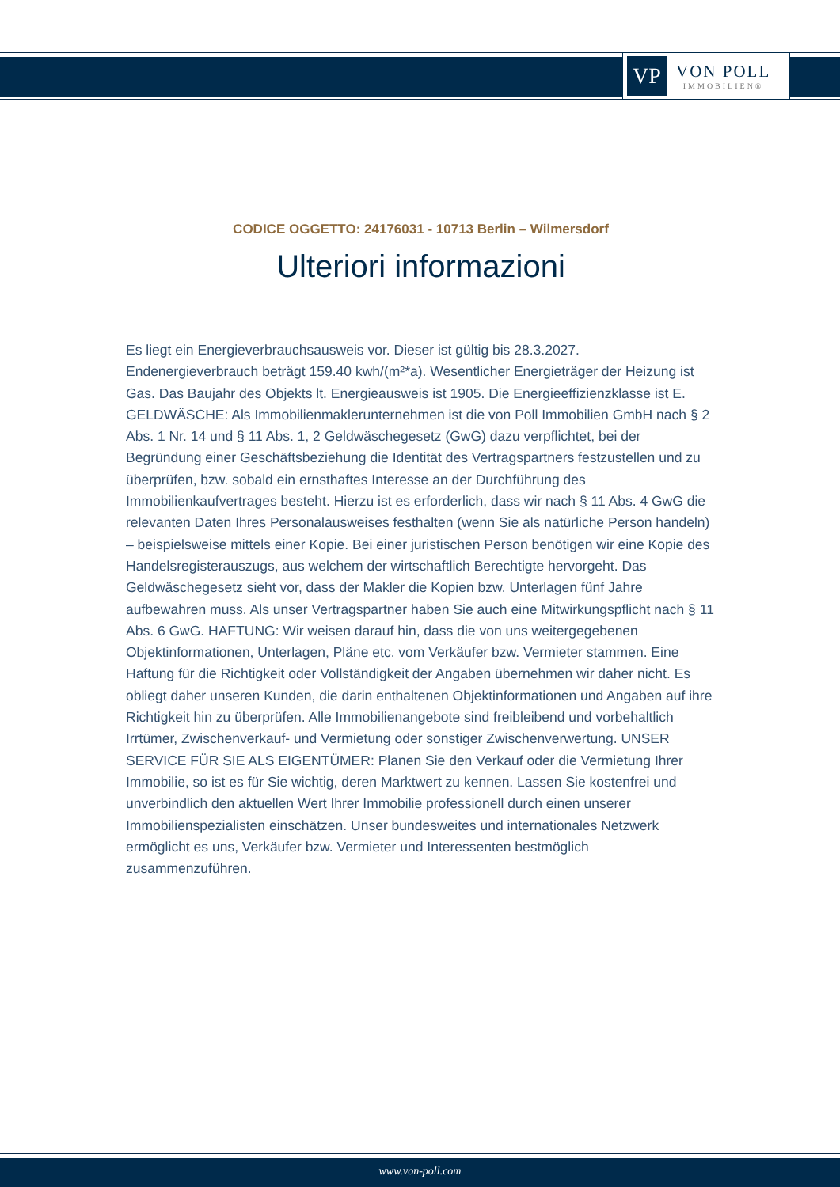VP
VON POLL
IMMOBILIEN®
CODICE OGGETTO: 24176031 - 10713 Berlin – Wilmersdorf
Ulteriori informazioni
Es liegt ein Energieverbrauchsausweis vor. Dieser ist gültig bis 28.3.2027. Endenergieverbrauch beträgt 159.40 kwh/(m²*a). Wesentlicher Energieträger der Heizung ist Gas. Das Baujahr des Objekts lt. Energieausweis ist 1905. Die Energieeffizienzklasse ist E. GELDWÄSCHE: Als Immobilienmaklerunternehmen ist die von Poll Immobilien GmbH nach § 2 Abs. 1 Nr. 14 und § 11 Abs. 1, 2 Geldwäschegesetz (GwG) dazu verpflichtet, bei der Begründung einer Geschäftsbeziehung die Identität des Vertragspartners festzustellen und zu überprüfen, bzw. sobald ein ernsthaftes Interesse an der Durchführung des Immobilienkaufvertrages besteht. Hierzu ist es erforderlich, dass wir nach § 11 Abs. 4 GwG die relevanten Daten Ihres Personalausweises festhalten (wenn Sie als natürliche Person handeln) – beispielsweise mittels einer Kopie. Bei einer juristischen Person benötigen wir eine Kopie des Handelsregisterauszugs, aus welchem der wirtschaftlich Berechtigte hervorgeht. Das Geldwäschegesetz sieht vor, dass der Makler die Kopien bzw. Unterlagen fünf Jahre aufbewahren muss. Als unser Vertragspartner haben Sie auch eine Mitwirkungspflicht nach § 11 Abs. 6 GwG. HAFTUNG: Wir weisen darauf hin, dass die von uns weitergegebenen Objektinformationen, Unterlagen, Pläne etc. vom Verkäufer bzw. Vermieter stammen. Eine Haftung für die Richtigkeit oder Vollständigkeit der Angaben übernehmen wir daher nicht. Es obliegt daher unseren Kunden, die darin enthaltenen Objektinformationen und Angaben auf ihre Richtigkeit hin zu überprüfen. Alle Immobilienangebote sind freibleibend und vorbehaltlich Irrtümer, Zwischenverkauf- und Vermietung oder sonstiger Zwischenverwertung. UNSER SERVICE FÜR SIE ALS EIGENTÜMER: Planen Sie den Verkauf oder die Vermietung Ihrer Immobilie, so ist es für Sie wichtig, deren Marktwert zu kennen. Lassen Sie kostenfrei und unverbindlich den aktuellen Wert Ihrer Immobilie professionell durch einen unserer Immobilienspezialisten einschätzen. Unser bundesweites und internationales Netzwerk ermöglicht es uns, Verkäufer bzw. Vermieter und Interessenten bestmöglich zusammenzuführen.
www.von-poll.com